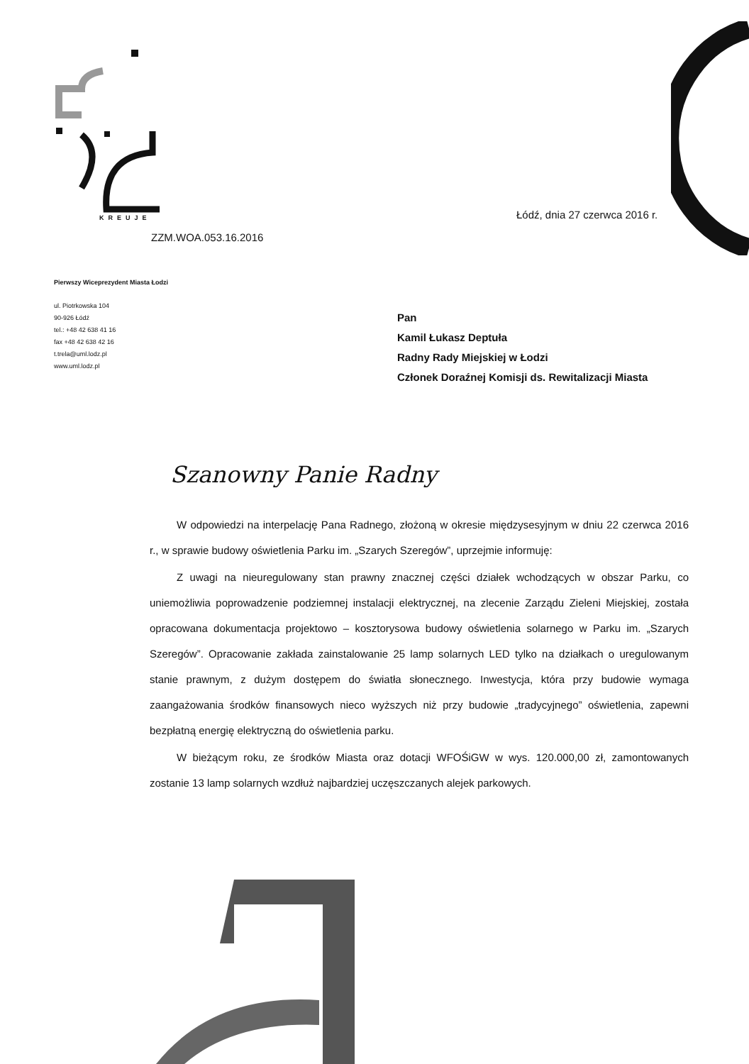KREUJE Łódź, dnia 27 czerwca 2016 r.
ZZM.WOA.053.16.2016
Pierwszy Wiceprezydent Miasta Łodzi
ul. Piotrkowska 104
90-926 Łódź
tel.: +48 42 638 41 16
fax +48 42 638 42 16
t.trela@uml.lodz.pl
www.uml.lodz.pl
Pan
Kamil Łukasz Deptuła
Radny Rady Miejskiej w Łodzi
Członek Doraźnej Komisji ds. Rewitalizacji Miasta
Szanowny Panie Radny
W odpowiedzi na interpelację Pana Radnego, złożoną w okresie międzysesyjnym w dniu 22 czerwca 2016 r., w sprawie budowy oświetlenia Parku im. „Szarych Szeregów”, uprzejmie informuję:
Z uwagi na nieuregulowany stan prawny znacznej części działek wchodzących w obszar Parku, co uniemożliwia poprowadzenie podziemnej instalacji elektrycznej, na zlecenie Zarządu Zieleni Miejskiej, została opracowana dokumentacja projektowo – kosztorysowa budowy oświetlenia solarnego w Parku im. „Szarych Szeregów”. Opracowanie zakłada zainstalowanie 25 lamp solarnych LED tylko na działkach o uregulowanym stanie prawnym, z dużym dostępem do światła słonecznego. Inwestycja, która przy budowie wymaga zaangażowania środków finansowych nieco wyższych niż przy budowie „tradycyjnego” oświetlenia, zapewni bezpłatną energię elektryczną do oświetlenia parku.
W bieżącym roku, ze środków Miasta oraz dotacji WFOŚiGW w wys. 120.000,00 zł, zamontowanych zostanie 13 lamp solarnych wzdłuż najbardziej uczęszczanych alejek parkowych.